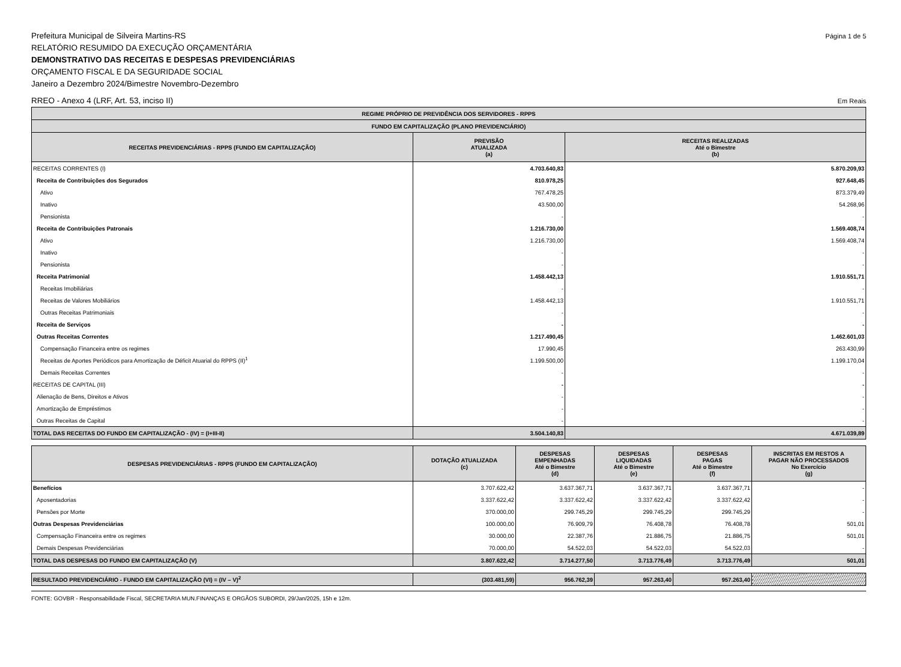Prefeitura Municipal de Silveira Martins-RS
Página 1 de 5
RELATÓRIO RESUMIDO DA EXECUÇÃO ORÇAMENTÁRIA
DEMONSTRATIVO DAS RECEITAS E DESPESAS PREVIDENCIÁRIAS
ORÇAMENTO FISCAL E DA SEGURIDADE SOCIAL
Janeiro a Dezembro 2024/Bimestre Novembro-Dezembro
RREO - Anexo 4 (LRF, Art. 53, inciso II)
Em Reais
| REGIME PRÓPRIO DE PREVIDÊNCIA DOS SERVIDORES - RPPS | | |
| --- | --- | --- |
| FUNDO EM CAPITALIZAÇÃO (PLANO PREVIDENCIÁRIO) | | |
| RECEITAS PREVIDENCIÁRIAS - RPPS (FUNDO EM CAPITALIZAÇÃO) | PREVISÃO ATUALIZADA (a) | RECEITAS REALIZADAS Até o Bimestre (b) |
| RECEITAS CORRENTES (I) | 4.703.640,83 | 5.870.209,93 |
| Receita de Contribuições dos Segurados | 810.978,25 | 927.648,45 |
| Ativo | 767.478,25 | 873.379,49 |
| Inativo | 43.500,00 | 54.268,96 |
| Pensionista | - | - |
| Receita de Contribuições Patronais | 1.216.730,00 | 1.569.408,74 |
| Ativo | 1.216.730,00 | 1.569.408,74 |
| Inativo | - | - |
| Pensionista | - | - |
| Receita Patrimonial | 1.458.442,13 | 1.910.551,71 |
| Receitas Imobiliárias | - | - |
| Receitas de Valores Mobiliários | 1.458.442,13 | 1.910.551,71 |
| Outras Receitas Patrimoniais | - | - |
| Receita de Serviços | - | - |
| Outras Receitas Correntes | 1.217.490,45 | 1.462.601,03 |
| Compensação Financeira entre os regimes | 17.990,45 | 263.430,99 |
| Receitas de Aportes Periódicos para Amortização de Déficit Atuarial do RPPS (II)<sup>1</sup> | 1.199.500,00 | 1.199.170,04 |
| Demais Receitas Correntes | - | - |
| RECEITAS DE CAPITAL (III) | - | - |
| Alienação de Bens, Direitos e Ativos | - | - |
| Amortização de Empréstimos | - | - |
| Outras Receitas de Capital | - | - |
| TOTAL DAS RECEITAS DO FUNDO EM CAPITALIZAÇÃO - (IV) = (I+III-II) | 3.504.140,83 | 4.671.039,89 |
| DESPESAS PREVIDENCIÁRIAS - RPPS (FUNDO EM CAPITALIZAÇÃO) | DOTAÇÃO ATUALIZADA (c) | DESPESAS EMPENHADAS Até o Bimestre (d) | DESPESAS LIQUIDADAS Até o Bimestre (e) | DESPESAS PAGAS Até o Bimestre (f) | INSCRITAS EM RESTOS A PAGAR NÃO PROCESSADOS No Exercício (g) |
| --- | --- | --- | --- | --- | --- |
| Benefícios | 3.707.622,42 | 3.637.367,71 | 3.637.367,71 | 3.637.367,71 | - |
| Aposentadorias | 3.337.622,42 | 3.337.622,42 | 3.337.622,42 | 3.337.622,42 | - |
| Pensões por Morte | 370.000,00 | 299.745,29 | 299.745,29 | 299.745,29 | - |
| Outras Despesas Previdenciárias | 100.000,00 | 76.909,79 | 76.408,78 | 76.408,78 | 501,01 |
| Compensação Financeira entre os regimes | 30.000,00 | 22.387,76 | 21.886,75 | 21.886,75 | 501,01 |
| Demais Despesas Previdenciárias | 70.000,00 | 54.522,03 | 54.522,03 | 54.522,03 | - |
| TOTAL DAS DESPESAS DO FUNDO EM CAPITALIZAÇÃO (V) | 3.807.622,42 | 3.714.277,50 | 3.713.776,49 | 3.713.776,49 | 501,01 |
| RESULTADO PREVIDENCIÁRIO - FUNDO EM CAPITALIZAÇÃO (VI) = (IV – V)<sup>2</sup> | (303.481,59) | 956.762,39 | 957.263,40 | 957.263,40 | |
FONTE: GOVBR - Responsabilidade Fiscal, SECRETARIA MUN.FINANÇAS E ORGÃOS SUBORDI, 29/Jan/2025, 15h e 12m.